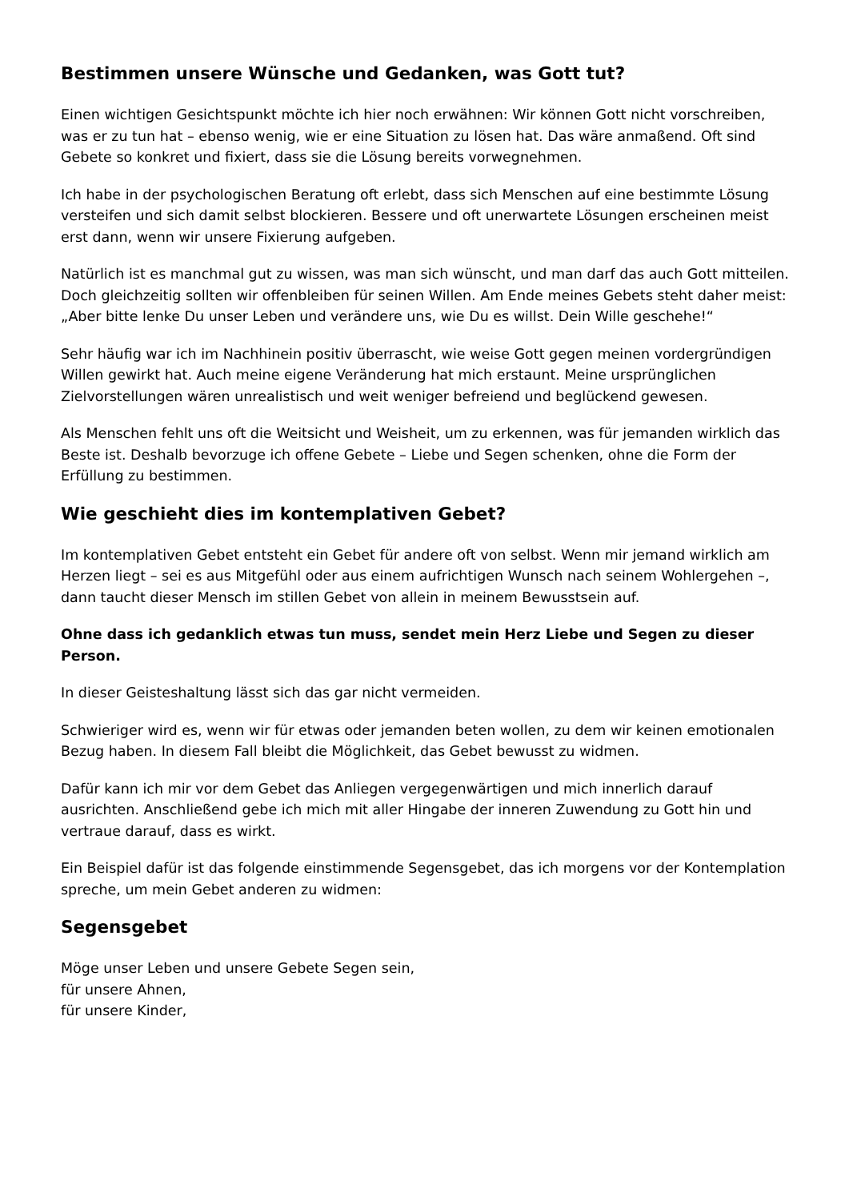Bestimmen unsere Wünsche und Gedanken, was Gott tut?
Einen wichtigen Gesichtspunkt möchte ich hier noch erwähnen: Wir können Gott nicht vorschreiben, was er zu tun hat – ebenso wenig, wie er eine Situation zu lösen hat. Das wäre anmaßend. Oft sind Gebete so konkret und fixiert, dass sie die Lösung bereits vorwegnehmen.
Ich habe in der psychologischen Beratung oft erlebt, dass sich Menschen auf eine bestimmte Lösung versteifen und sich damit selbst blockieren. Bessere und oft unerwartete Lösungen erscheinen meist erst dann, wenn wir unsere Fixierung aufgeben.
Natürlich ist es manchmal gut zu wissen, was man sich wünscht, und man darf das auch Gott mitteilen. Doch gleichzeitig sollten wir offenbleiben für seinen Willen. Am Ende meines Gebets steht daher meist: „Aber bitte lenke Du unser Leben und verändere uns, wie Du es willst. Dein Wille geschehe!“
Sehr häufig war ich im Nachhinein positiv überrascht, wie weise Gott gegen meinen vordergründigen Willen gewirkt hat. Auch meine eigene Veränderung hat mich erstaunt. Meine ursprünglichen Zielvorstellungen wären unrealistisch und weit weniger befreiend und beglückend gewesen.
Als Menschen fehlt uns oft die Weitsicht und Weisheit, um zu erkennen, was für jemanden wirklich das Beste ist. Deshalb bevorzuge ich offene Gebete – Liebe und Segen schenken, ohne die Form der Erfüllung zu bestimmen.
Wie geschieht dies im kontemplativen Gebet?
Im kontemplativen Gebet entsteht ein Gebet für andere oft von selbst. Wenn mir jemand wirklich am Herzen liegt – sei es aus Mitgefühl oder aus einem aufrichtigen Wunsch nach seinem Wohlergehen –, dann taucht dieser Mensch im stillen Gebet von allein in meinem Bewusstsein auf.
Ohne dass ich gedanklich etwas tun muss, sendet mein Herz Liebe und Segen zu dieser Person.
In dieser Geisteshaltung lässt sich das gar nicht vermeiden.
Schwieriger wird es, wenn wir für etwas oder jemanden beten wollen, zu dem wir keinen emotionalen Bezug haben. In diesem Fall bleibt die Möglichkeit, das Gebet bewusst zu widmen.
Dafür kann ich mir vor dem Gebet das Anliegen vergegenwärtigen und mich innerlich darauf ausrichten. Anschließend gebe ich mich mit aller Hingabe der inneren Zuwendung zu Gott hin und vertraue darauf, dass es wirkt.
Ein Beispiel dafür ist das folgende einstimmende Segensgebet, das ich morgens vor der Kontemplation spreche, um mein Gebet anderen zu widmen:
Segensgebet
Möge unser Leben und unsere Gebete Segen sein,
für unsere Ahnen,
für unsere Kinder,